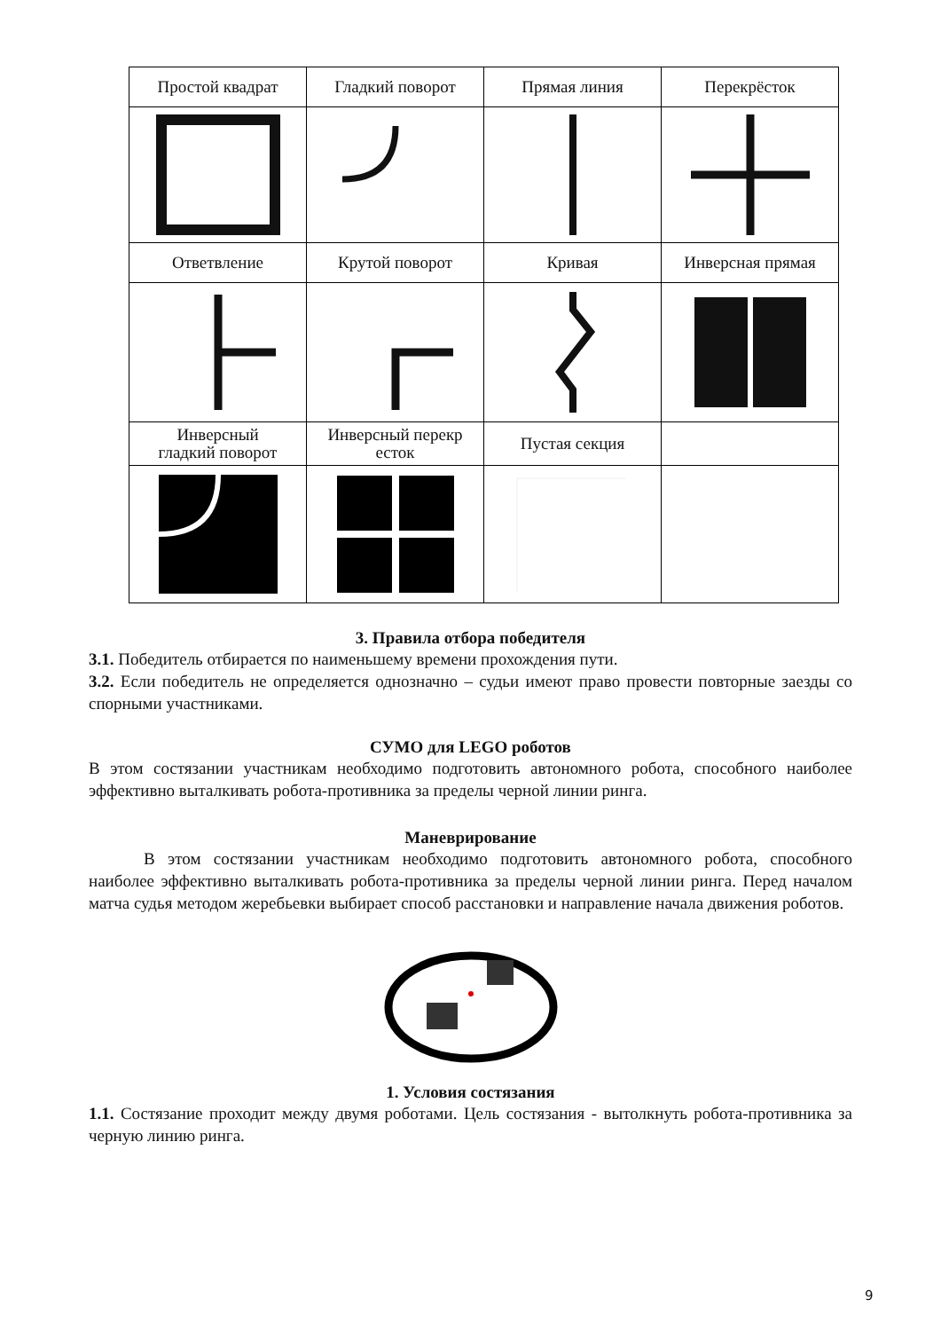| Простой квадрат | Гладкий поворот | Прямая линия | Перекрёсток |
| Ответвление | Крутой поворот | Кривая | Инверсная прямая |
| Инверсный гладкий поворот | Инверсный перекр есток | Пустая секция | |
3. Правила отбора победителя
3.1. Победитель отбирается по наименьшему времени прохождения пути.
3.2. Если победитель не определяется однозначно – судьи имеют право провести повторные заезды со спорными участниками.
СУМО для LEGO роботов
В этом состязании участникам необходимо подготовить автономного робота, способного наиболее эффективно выталкивать робота-противника за пределы черной линии ринга.
Маневрирование
В этом состязании участникам необходимо подготовить автономного робота, способного наиболее эффективно выталкивать робота-противника за пределы черной линии ринга. Перед началом матча судья методом жеребьевки выбирает способ расстановки и направление начала движения роботов.
1. Условия состязания
1.1. Состязание проходит между двумя роботами. Цель состязания - вытолкнуть робота-противника за черную линию ринга.
9